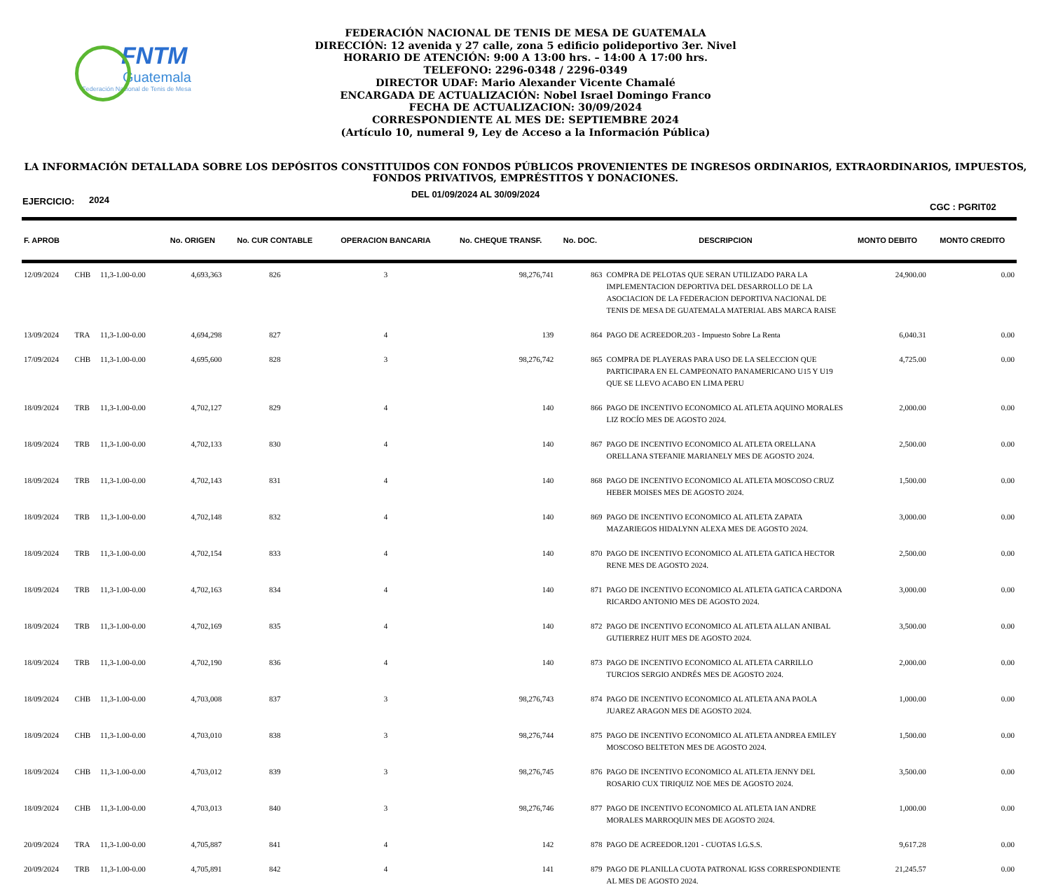FNTM
Guatemala
Federación Nacional de Tenis de Mesa
FEDERACIÓN NACIONAL DE TENIS DE MESA DE GUATEMALA
DIRECCIÓN: 12 avenida y 27 calle, zona 5 edificio polideportivo 3er. Nivel
HORARIO DE ATENCIÓN: 9:00 A 13:00 hrs. – 14:00 A 17:00 hrs.
TELEFONO: 2296-0348 / 2296-0349
DIRECTOR UDAF: Mario Alexander Vicente Chamalé
ENCARGADA DE ACTUALIZACIÓN: Nobel Israel Domingo Franco
FECHA DE ACTUALIZACION: 30/09/2024
CORRESPONDIENTE AL MES DE: SEPTIEMBRE 2024
(Artículo 10, numeral 9, Ley de Acceso a la Información Pública)
LA INFORMACIÓN DETALLADA SOBRE LOS DEPÓSITOS CONSTITUIDOS CON FONDOS PÚBLICOS PROVENIENTES DE INGRESOS ORDINARIOS, EXTRAORDINARIOS, IMPUESTOS, FONDOS PRIVATIVOS, EMPRÉSTITOS Y DONACIONES.
EJERCICIO: 2024 DEL 01/09/2024 AL 30/09/2024 CGC : PGRIT02
| F. APROB | | | No. ORIGEN | No. CUR CONTABLE | OPERACION BANCARIA | No. CHEQUE TRANSF. | No. DOC. | DESCRIPCION | MONTO DEBITO | MONTO CREDITO |
| --- | --- | --- | --- | --- | --- | --- | --- | --- | --- | --- |
| 12/09/2024 | CHB | 11,3-1.00-0.00 | 4,693,363 | 826 | 3 | 98,276,741 | 863 | COMPRA DE PELOTAS QUE SERAN UTILIZADO PARA LA IMPLEMENTACION DEPORTIVA DEL DESARROLLO DE LA ASOCIACION DE LA FEDERACION DEPORTIVA NACIONAL DE TENIS DE MESA DE GUATEMALA MATERIAL ABS MARCA RAISE | 24,900.00 | 0.00 |
| 13/09/2024 | TRA | 11,3-1.00-0.00 | 4,694,298 | 827 | 4 | 139 | 864 | PAGO DE ACREEDOR.203 - Impuesto Sobre La Renta | 6,040.31 | 0.00 |
| 17/09/2024 | CHB | 11,3-1.00-0.00 | 4,695,600 | 828 | 3 | 98,276,742 | 865 | COMPRA DE PLAYERAS PARA USO DE LA SELECCION QUE PARTICIPARA EN EL CAMPEONATO PANAMERICANO U15 Y U19 QUE SE LLEVO ACABO EN LIMA PERU | 4,725.00 | 0.00 |
| 18/09/2024 | TRB | 11,3-1.00-0.00 | 4,702,127 | 829 | 4 | 140 | 866 | PAGO DE INCENTIVO ECONOMICO AL ATLETA AQUINO MORALES LIZ ROCÍO MES DE AGOSTO 2024. | 2,000.00 | 0.00 |
| 18/09/2024 | TRB | 11,3-1.00-0.00 | 4,702,133 | 830 | 4 | 140 | 867 | PAGO DE INCENTIVO ECONOMICO AL ATLETA ORELLANA ORELLANA STEFANIE MARIANELY MES DE AGOSTO 2024. | 2,500.00 | 0.00 |
| 18/09/2024 | TRB | 11,3-1.00-0.00 | 4,702,143 | 831 | 4 | 140 | 868 | PAGO DE INCENTIVO ECONOMICO AL ATLETA MOSCOSO CRUZ HEBER MOISES MES DE AGOSTO 2024. | 1,500.00 | 0.00 |
| 18/09/2024 | TRB | 11,3-1.00-0.00 | 4,702,148 | 832 | 4 | 140 | 869 | PAGO DE INCENTIVO ECONOMICO AL ATLETA ZAPATA MAZARIEGOS HIDALYNN ALEXA MES DE AGOSTO 2024. | 3,000.00 | 0.00 |
| 18/09/2024 | TRB | 11,3-1.00-0.00 | 4,702,154 | 833 | 4 | 140 | 870 | PAGO DE INCENTIVO ECONOMICO AL ATLETA GATICA HECTOR RENE MES DE AGOSTO 2024. | 2,500.00 | 0.00 |
| 18/09/2024 | TRB | 11,3-1.00-0.00 | 4,702,163 | 834 | 4 | 140 | 871 | PAGO DE INCENTIVO ECONOMICO AL ATLETA GATICA CARDONA RICARDO ANTONIO MES DE AGOSTO 2024. | 3,000.00 | 0.00 |
| 18/09/2024 | TRB | 11,3-1.00-0.00 | 4,702,169 | 835 | 4 | 140 | 872 | PAGO DE INCENTIVO ECONOMICO AL ATLETA ALLAN ANIBAL GUTIERREZ HUIT MES DE AGOSTO 2024. | 3,500.00 | 0.00 |
| 18/09/2024 | TRB | 11,3-1.00-0.00 | 4,702,190 | 836 | 4 | 140 | 873 | PAGO DE INCENTIVO ECONOMICO AL ATLETA CARRILLO TURCIOS SERGIO ANDRÉS MES DE AGOSTO 2024. | 2,000.00 | 0.00 |
| 18/09/2024 | CHB | 11,3-1.00-0.00 | 4,703,008 | 837 | 3 | 98,276,743 | 874 | PAGO DE INCENTIVO ECONOMICO AL ATLETA ANA PAOLA JUAREZ ARAGON MES DE AGOSTO 2024. | 1,000.00 | 0.00 |
| 18/09/2024 | CHB | 11,3-1.00-0.00 | 4,703,010 | 838 | 3 | 98,276,744 | 875 | PAGO DE INCENTIVO ECONOMICO AL ATLETA ANDREA EMILEY MOSCOSO BELTETON MES DE AGOSTO 2024. | 1,500.00 | 0.00 |
| 18/09/2024 | CHB | 11,3-1.00-0.00 | 4,703,012 | 839 | 3 | 98,276,745 | 876 | PAGO DE INCENTIVO ECONOMICO AL ATLETA JENNY DEL ROSARIO CUX TIRIQUIZ NOE MES DE AGOSTO 2024. | 3,500.00 | 0.00 |
| 18/09/2024 | CHB | 11,3-1.00-0.00 | 4,703,013 | 840 | 3 | 98,276,746 | 877 | PAGO DE INCENTIVO ECONOMICO AL ATLETA IAN ANDRE MORALES MARROQUIN MES DE AGOSTO 2024. | 1,000.00 | 0.00 |
| 20/09/2024 | TRA | 11,3-1.00-0.00 | 4,705,887 | 841 | 4 | 142 | 878 | PAGO DE ACREEDOR.1201 - CUOTAS I.G.S.S. | 9,617.28 | 0.00 |
| 20/09/2024 | TRB | 11,3-1.00-0.00 | 4,705,891 | 842 | 4 | 141 | 879 | PAGO DE PLANILLA CUOTA PATRONAL IGSS CORRESPONDIENTE AL MES DE AGOSTO 2024. | 21,245.57 | 0.00 |